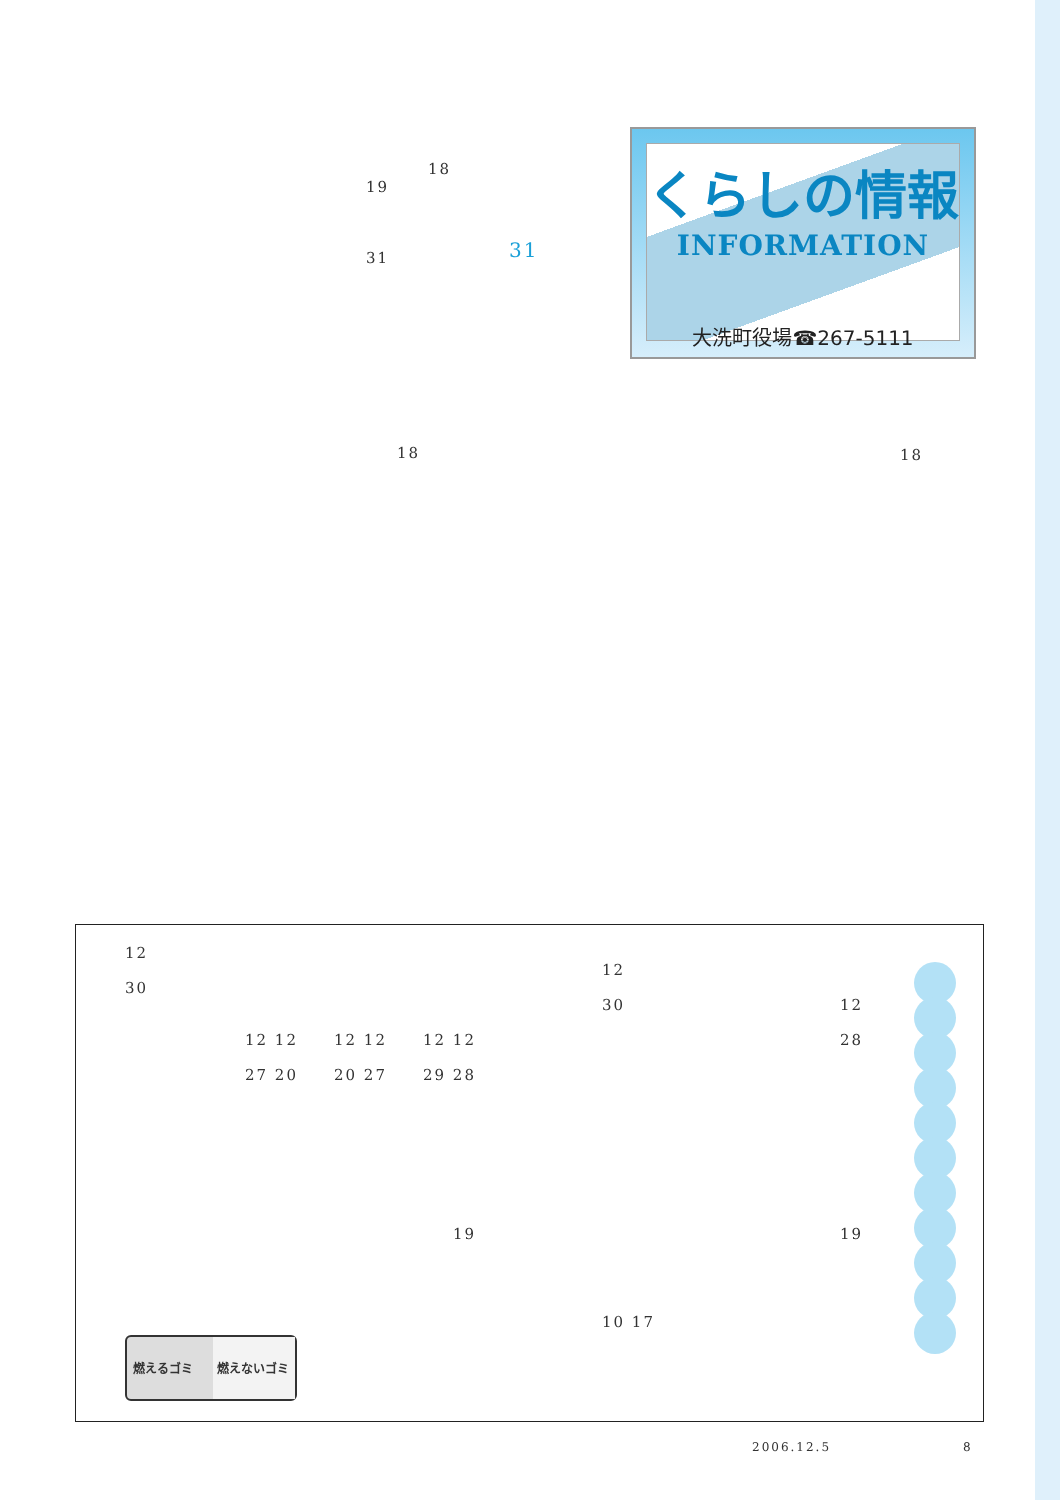18
19
31 31
くらしの情報
INFORMATION
大洗町役場☎267-5111
18 18
12
30
12
30 12
28
12 12 12 12 12 12
27 20 20 27 29 28
19 19
10 17
燃えるゴミ 燃えないゴミ
2006.12.5 8